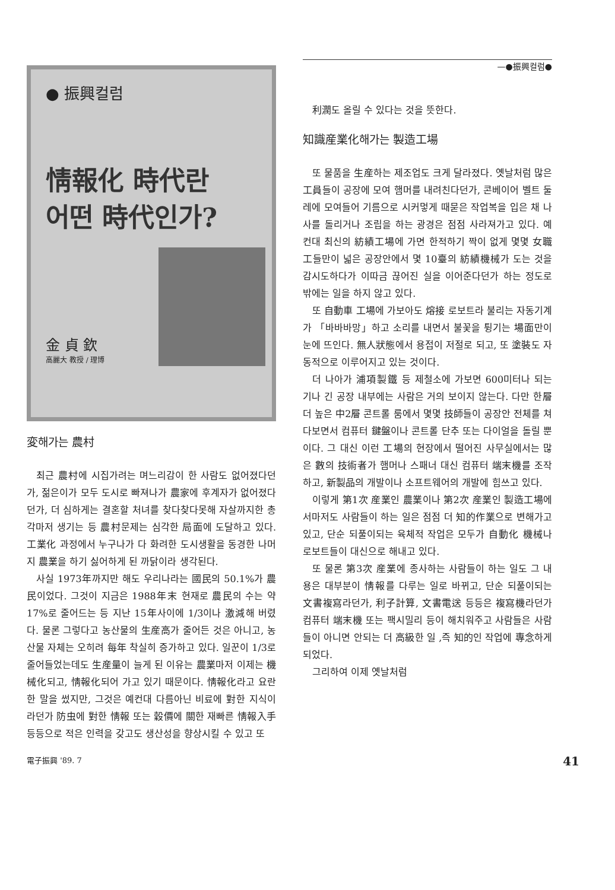● 振興컬럼
情報化 時代란
어떤 時代인가?
金 貞 欽
高麗大 教授 / 理博
変해가는 農村
최근 農村에 시집가려는 며느리감이 한 사람도 없어졌다던가, 젊은이가 모두 도시로 빠져나가 農家에 후계자가 없어졌다던가, 더 심하게는 결혼할 처녀를 찾다찾다못해 자살까지한 총각마저 생기는 등 農村문제는 심각한 局面에 도달하고 있다. 工業化 과정에서 누구나가 다 화려한 도시생활을 동경한 나머지 農業을 하기 싫어하게 된 까닭이라 생각된다.
사실 1973年까지만 해도 우리나라는 國民의 50.1%가 農民이었다. 그것이 지금은 1988年末 현재로 農民의 수는 약 17%로 줄어드는 등 지난 15年사이에 1/3이나 激減해 버렸다. 물론 그렇다고 농산물의 生産高가 줄어든 것은 아니고, 농산물 자체는 오히려 每年 착실히 증가하고 있다. 일꾼이 1/3로 줄어들었는데도 生産量이 늘게 된 이유는 農業마저 이제는 機械化되고, 情報化되어 가고 있기 때문이다. 情報化라고 요란한 말을 썼지만, 그것은 예컨대 다름아닌 비료에 對한 지식이라던가 防虫에 對한 情報 또는 穀價에 關한 재빠른 情報入手 등등으로 적은 인력을 갖고도 생산성을 향상시킬 수 있고 또
—●振興컬럼●
利潤도 올릴 수 있다는 것을 뜻한다.
知識産業化해가는 製造工場
또 물품을 生産하는 제조업도 크게 달라졌다. 옛날처럼 많은 工員들이 공장에 모여 햄머를 내려친다던가, 콘베이어 벨트 둘레에 모여들어 기름으로 시커멓게 때묻은 작업복을 입은 채 나사를 돌리거나 조립을 하는 광경은 점점 사라져가고 있다. 예컨대 최신의 紡績工場에 가면 한적하기 짝이 없게 몇몇 女職工들만이 넓은 공장안에서 몇 10臺의 紡績機械가 도는 것을 감시도하다가 이따금 끊어진 실을 이어준다던가 하는 정도로 밖에는 일을 하지 않고 있다.
또 自動車 工場에 가보아도 熔接 로보트라 불리는 자동기계가 「바바바망」하고 소리를 내면서 불꽃을 튕기는 場面만이 눈에 뜨인다. 無人狀態에서 용접이 저절로 되고, 또 塗裝도 자동적으로 이루어지고 있는 것이다.
더 나아가 浦項製鐵 등 제철소에 가보면 600미터나 되는 기나 긴 공장 내부에는 사람은 거의 보이지 않는다. 다만 한層더 높은 中2層 콘트롤 룸에서 몇몇 技師들이 공장안 전체를 쳐다보면서 컴퓨터 鍵盤이나 콘트롤 단추 또는 다이얼을 돌릴 뿐이다. 그 대신 이런 工場의 현장에서 떨어진 사무실에서는 많은 數의 技術者가 햄머나 스패너 대신 컴퓨터 端末機를 조작하고, 新製品의 개발이나 소프트웨어의 개발에 힘쓰고 있다.
이렇게 第1次 産業인 農業이나 第2次 産業인 製造工場에서마저도 사람들이 하는 일은 점점 더 知的作業으로 변해가고 있고, 단순 되풀이되는 육체적 작업은 모두가 自動化 機械나 로보트들이 대신으로 해내고 있다.
또 물론 第3次 産業에 종사하는 사람들이 하는 일도 그 내용은 대부분이 情報를 다루는 일로 바뀌고, 단순 되풀이되는 文書複寫라던가, 利子計算, 文書電送 등등은 複寫機라던가 컴퓨터 端末機 또는 팩시밀리 등이 해치워주고 사람들은 사람들이 아니면 안되는 더 高級한 일 ,즉 知的인 작업에 專念하게 되었다.
그리하여 이제 옛날처럼
電子振興 '89. 7 41